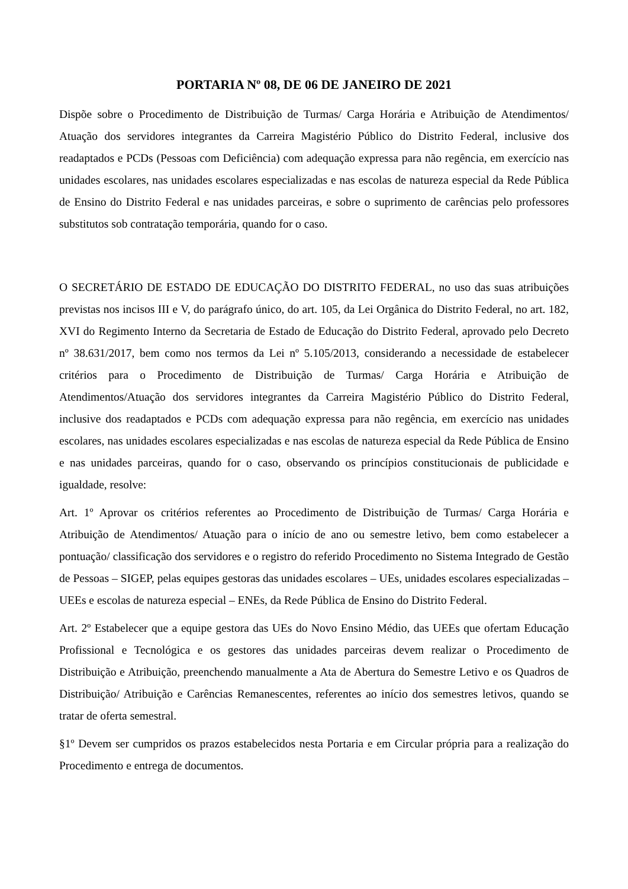PORTARIA Nº 08, DE 06 DE JANEIRO DE 2021
Dispõe sobre o Procedimento de Distribuição de Turmas/ Carga Horária e Atribuição de Atendimentos/ Atuação dos servidores integrantes da Carreira Magistério Público do Distrito Federal, inclusive dos readaptados e PCDs (Pessoas com Deficiência) com adequação expressa para não regência, em exercício nas unidades escolares, nas unidades escolares especializadas e nas escolas de natureza especial da Rede Pública de Ensino do Distrito Federal e nas unidades parceiras, e sobre o suprimento de carências pelo professores substitutos sob contratação temporária, quando for o caso.
O SECRETÁRIO DE ESTADO DE EDUCAÇÃO DO DISTRITO FEDERAL, no uso das suas atribuições previstas nos incisos III e V, do parágrafo único, do art. 105, da Lei Orgânica do Distrito Federal, no art. 182, XVI do Regimento Interno da Secretaria de Estado de Educação do Distrito Federal, aprovado pelo Decreto nº 38.631/2017, bem como nos termos da Lei nº 5.105/2013, considerando a necessidade de estabelecer critérios para o Procedimento de Distribuição de Turmas/ Carga Horária e Atribuição de Atendimentos/Atuação dos servidores integrantes da Carreira Magistério Público do Distrito Federal, inclusive dos readaptados e PCDs com adequação expressa para não regência, em exercício nas unidades escolares, nas unidades escolares especializadas e nas escolas de natureza especial da Rede Pública de Ensino e nas unidades parceiras, quando for o caso, observando os princípios constitucionais de publicidade e igualdade, resolve:
Art. 1º Aprovar os critérios referentes ao Procedimento de Distribuição de Turmas/ Carga Horária e Atribuição de Atendimentos/ Atuação para o início de ano ou semestre letivo, bem como estabelecer a pontuação/ classificação dos servidores e o registro do referido Procedimento no Sistema Integrado de Gestão de Pessoas – SIGEP, pelas equipes gestoras das unidades escolares – UEs, unidades escolares especializadas – UEEs e escolas de natureza especial – ENEs, da Rede Pública de Ensino do Distrito Federal.
Art. 2º Estabelecer que a equipe gestora das UEs do Novo Ensino Médio, das UEEs que ofertam Educação Profissional e Tecnológica e os gestores das unidades parceiras devem realizar o Procedimento de Distribuição e Atribuição, preenchendo manualmente a Ata de Abertura do Semestre Letivo e os Quadros de Distribuição/ Atribuição e Carências Remanescentes, referentes ao início dos semestres letivos, quando se tratar de oferta semestral.
§1º Devem ser cumpridos os prazos estabelecidos nesta Portaria e em Circular própria para a realização do Procedimento e entrega de documentos.